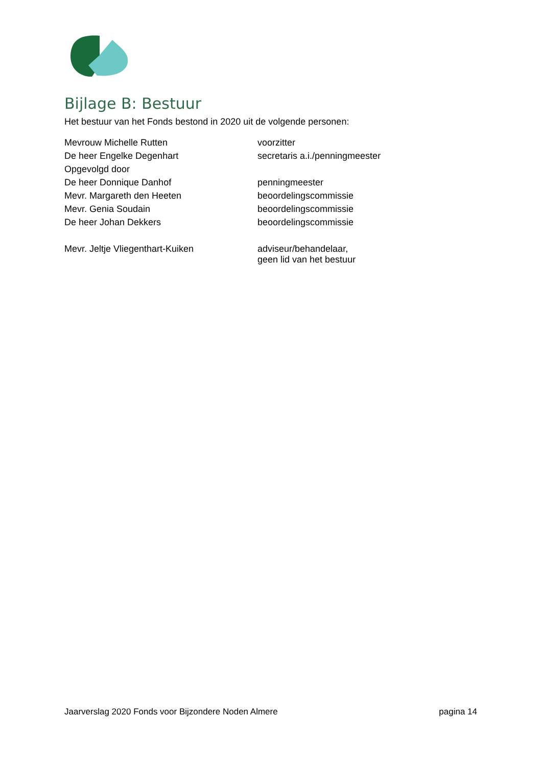Bijlage B: Bestuur
Het bestuur van het Fonds bestond in 2020 uit de volgende personen:
| Mevrouw Michelle Rutten | voorzitter |
| De heer Engelke Degenhart | secretaris a.i./penningmeester |
| Opgevolgd door | |
| De heer Donnique Danhof | penningmeester |
| Mevr. Margareth den Heeten | beoordelingscommissie |
| Mevr. Genia Soudain | beoordelingscommissie |
| De heer Johan Dekkers | beoordelingscommissie |
| Mevr. Jeltje Vliegenthart-Kuiken | adviseur/behandelaar, geen lid van het bestuur |
Jaarverslag 2020 Fonds voor Bijzondere Noden Almere pagina 14